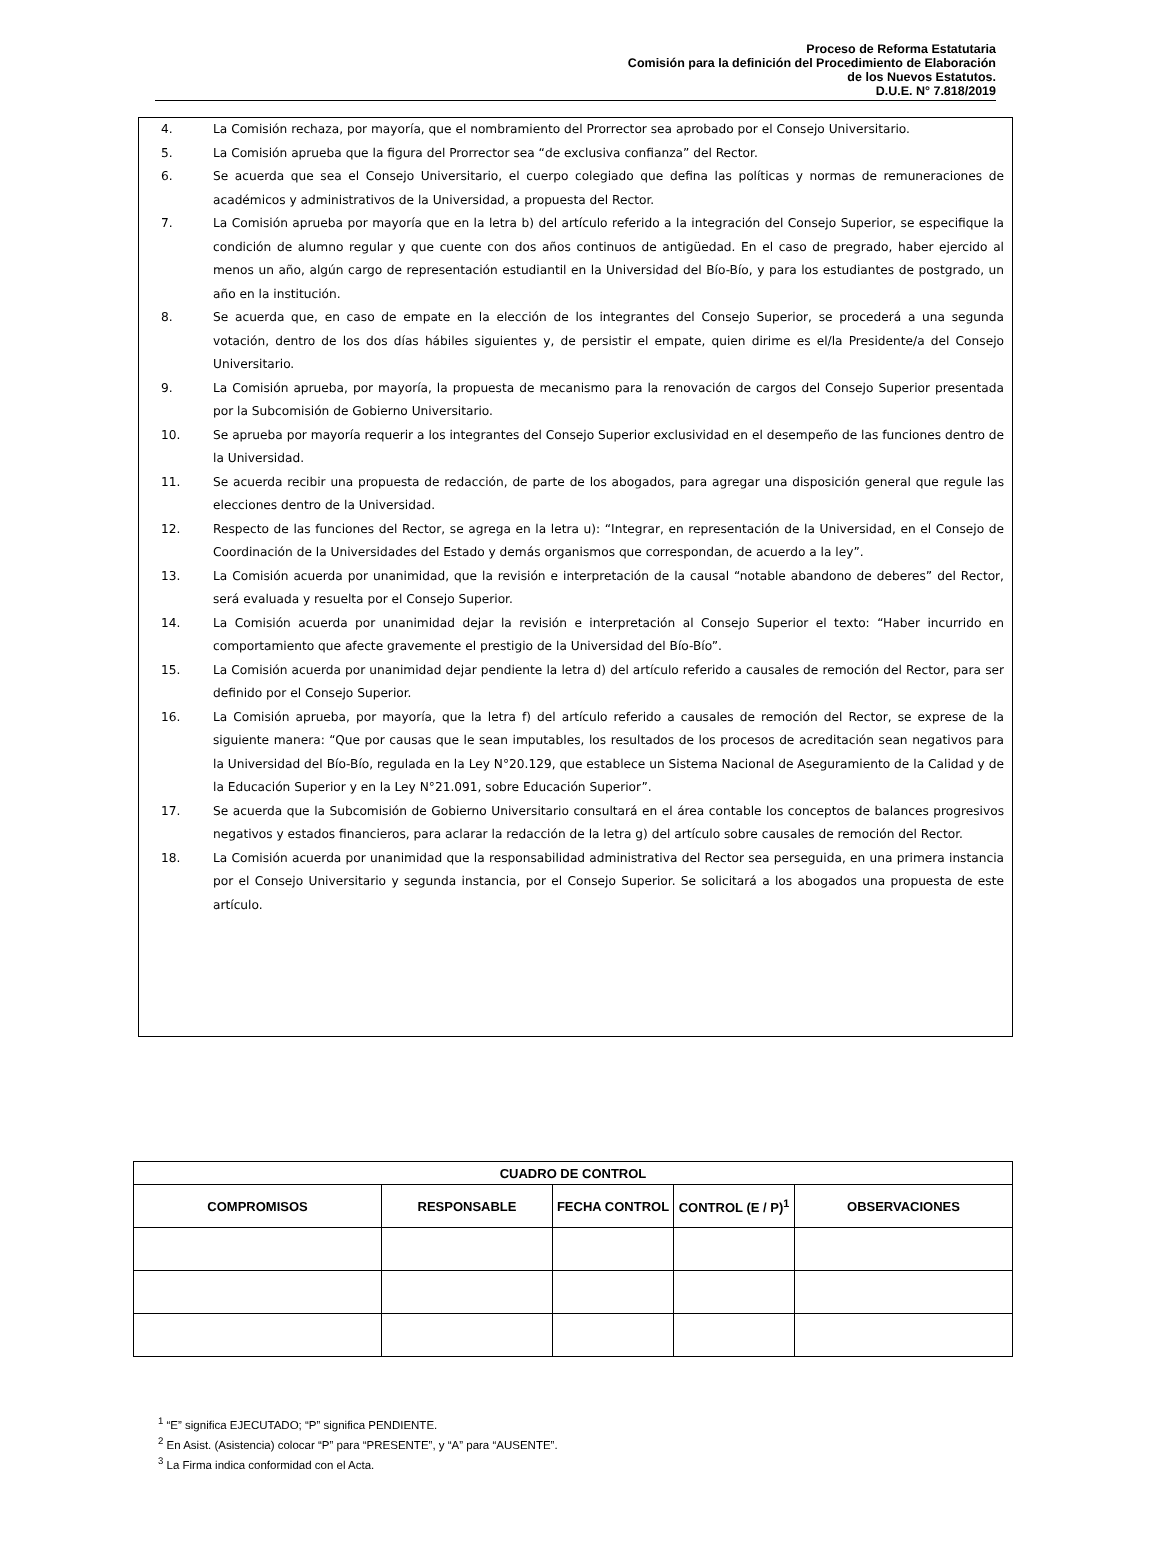Proceso de Reforma Estatutaria
Comisión para la definición del Procedimiento de Elaboración
de los Nuevos Estatutos.
D.U.E. N° 7.818/2019
4. La Comisión rechaza, por mayoría, que el nombramiento del Prorrector sea aprobado por el Consejo Universitario.
5. La Comisión aprueba que la figura del Prorrector sea “de exclusiva confianza” del Rector.
6. Se acuerda que sea el Consejo Universitario, el cuerpo colegiado que defina las políticas y normas de remuneraciones de académicos y administrativos de la Universidad, a propuesta del Rector.
7. La Comisión aprueba por mayoría que en la letra b) del artículo referido a la integración del Consejo Superior, se especifique la condición de alumno regular y que cuente con dos años continuos de antigüedad. En el caso de pregrado, haber ejercido al menos un año, algún cargo de representación estudiantil en la Universidad del Bío-Bío, y para los estudiantes de postgrado, un año en la institución.
8. Se acuerda que, en caso de empate en la elección de los integrantes del Consejo Superior, se procederá a una segunda votación, dentro de los dos días hábiles siguientes y, de persistir el empate, quien dirime es el/la Presidente/a del Consejo Universitario.
9. La Comisión aprueba, por mayoría, la propuesta de mecanismo para la renovación de cargos del Consejo Superior presentada por la Subcomisión de Gobierno Universitario.
10. Se aprueba por mayoría requerir a los integrantes del Consejo Superior exclusividad en el desempeño de las funciones dentro de la Universidad.
11. Se acuerda recibir una propuesta de redacción, de parte de los abogados, para agregar una disposición general que regule las elecciones dentro de la Universidad.
12. Respecto de las funciones del Rector, se agrega en la letra u): “Integrar, en representación de la Universidad, en el Consejo de Coordinación de la Universidades del Estado y demás organismos que correspondan, de acuerdo a la ley”.
13. La Comisión acuerda por unanimidad, que la revisión e interpretación de la causal “notable abandono de deberes” del Rector, será evaluada y resuelta por el Consejo Superior.
14. La Comisión acuerda por unanimidad dejar la revisión e interpretación al Consejo Superior el texto: “Haber incurrido en comportamiento que afecte gravemente el prestigio de la Universidad del Bío-Bío”.
15. La Comisión acuerda por unanimidad dejar pendiente la letra d) del artículo referido a causales de remoción del Rector, para ser definido por el Consejo Superior.
16. La Comisión aprueba, por mayoría, que la letra f) del artículo referido a causales de remoción del Rector, se exprese de la siguiente manera: “Que por causas que le sean imputables, los resultados de los procesos de acreditación sean negativos para la Universidad del Bío-Bío, regulada en la Ley N°20.129, que establece un Sistema Nacional de Aseguramiento de la Calidad y de la Educación Superior y en la Ley N°21.091, sobre Educación Superior”.
17. Se acuerda que la Subcomisión de Gobierno Universitario consultará en el área contable los conceptos de balances progresivos negativos y estados financieros, para aclarar la redacción de la letra g) del artículo sobre causales de remoción del Rector.
18. La Comisión acuerda por unanimidad que la responsabilidad administrativa del Rector sea perseguida, en una primera instancia por el Consejo Universitario y segunda instancia, por el Consejo Superior. Se solicitará a los abogados una propuesta de este artículo.
| CUADRO DE CONTROL | | | | |
| --- | --- | --- | --- | --- |
| COMPROMISOS | RESPONSABLE | FECHA CONTROL | CONTROL (E / P)<sup>1</sup> | OBSERVACIONES |
<sup>1</sup> “E” significa EJECUTADO; “P” significa PENDIENTE.
<sup>2</sup> En Asist. (Asistencia) colocar “P” para “PRESENTE”, y “A” para “AUSENTE”.
<sup>3</sup> La Firma indica conformidad con el Acta.